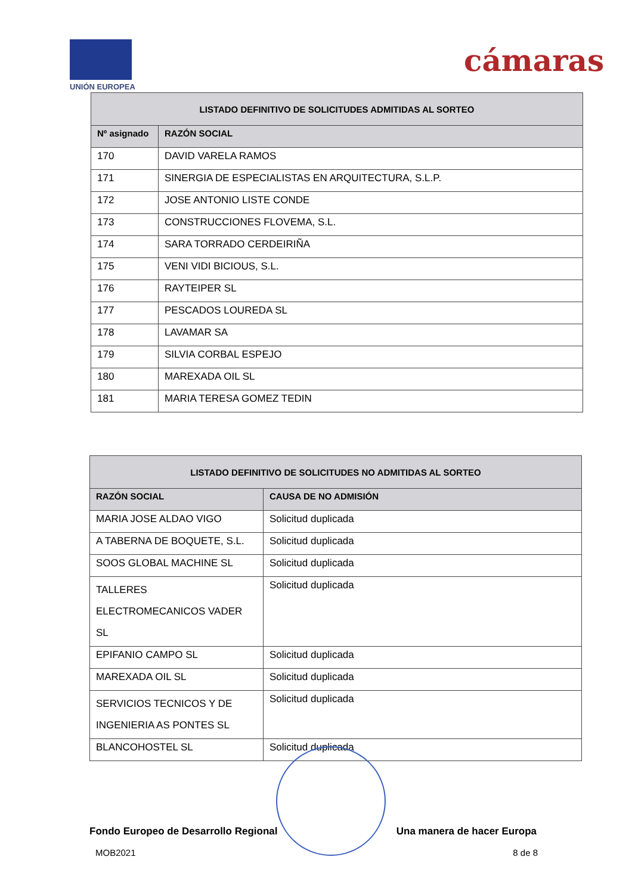UNIÓN EUROPEA
cámaras
| LISTADO DEFINITIVO DE SOLICITUDES ADMITIDAS AL SORTEO | |
| --- | --- |
| Nº asignado | RAZÓN SOCIAL |
| 170 | DAVID VARELA RAMOS |
| 171 | SINERGIA DE ESPECIALISTAS EN ARQUITECTURA, S.L.P. |
| 172 | JOSE ANTONIO LISTE CONDE |
| 173 | CONSTRUCCIONES FLOVEMA, S.L. |
| 174 | SARA TORRADO CERDEIRIÑA |
| 175 | VENI VIDI BICIOUS, S.L. |
| 176 | RAYTEIPER SL |
| 177 | PESCADOS LOUREDA SL |
| 178 | LAVAMAR SA |
| 179 | SILVIA CORBAL ESPEJO |
| 180 | MAREXADA OIL SL |
| 181 | MARIA TERESA GOMEZ TEDIN |
| LISTADO DEFINITIVO DE SOLICITUDES NO ADMITIDAS AL SORTEO | |
| --- | --- |
| RAZÓN SOCIAL | CAUSA DE NO ADMISIÓN |
| MARIA JOSE ALDAO VIGO | Solicitud duplicada |
| A TABERNA DE BOQUETE, S.L. | Solicitud duplicada |
| SOOS GLOBAL MACHINE SL | Solicitud duplicada |
| TALLERES ELECTROMECANICOS VADER SL | Solicitud duplicada |
| EPIFANIO CAMPO SL | Solicitud duplicada |
| MAREXADA OIL SL | Solicitud duplicada |
| SERVICIOS TECNICOS Y DE INGENIERIA AS PONTES SL | Solicitud duplicada |
| BLANCOHOSTEL SL | Solicitud duplicada |
Fondo Europeo de Desarrollo Regional Una manera de hacer Europa
MOB2021 8 de 8